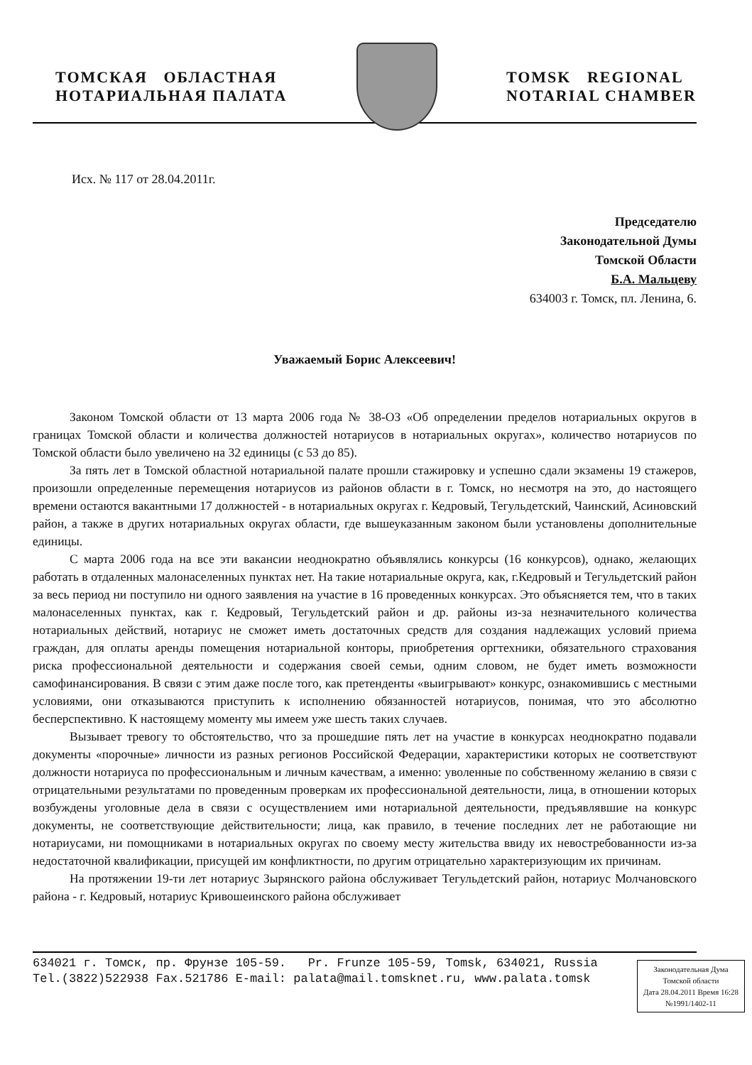ТОМСКАЯ ОБЛАСТНАЯ
НОТАРИАЛЬНАЯ ПАЛАТА
TOMSK REGIONAL
NOTARIAL CHAMBER
Исх. № 117 от 28.04.2011г.
Председателю
Законодательной Думы
Томской Области
Б.А. Мальцеву
634003 г. Томск, пл. Ленина, 6.
Уважаемый Борис Алексеевич!
Законом Томской области от 13 марта 2006 года № 38-ОЗ «Об определении пределов нотариальных округов в границах Томской области и количества должностей нотариусов в нотариальных округах», количество нотариусов по Томской области было увеличено на 32 единицы (с 53 до 85).
За пять лет в Томской областной нотариальной палате прошли стажировку и успешно сдали экзамены 19 стажеров, произошли определенные перемещения нотариусов из районов области в г. Томск, но несмотря на это, до настоящего времени остаются вакантными 17 должностей - в нотариальных округах г. Кедровый, Тегульдетский, Чаинский, Асиновский район, а также в других нотариальных округах области, где вышеуказанным законом были установлены дополнительные единицы.
С марта 2006 года на все эти вакансии неоднократно объявлялись конкурсы (16 конкурсов), однако, желающих работать в отдаленных малонаселенных пунктах нет. На такие нотариальные округа, как, г.Кедровый и Тегульдетский район за весь период ни поступило ни одного заявления на участие в 16 проведенных конкурсах. Это объясняется тем, что в таких малонаселенных пунктах, как г. Кедровый, Тегульдетский район и др. районы из-за незначительного количества нотариальных действий, нотариус не сможет иметь достаточных средств для создания надлежащих условий приема граждан, для оплаты аренды помещения нотариальной конторы, приобретения оргтехники, обязательного страхования риска профессиональной деятельности и содержания своей семьи, одним словом, не будет иметь возможности самофинансирования. В связи с этим даже после того, как претенденты «выигрывают» конкурс, ознакомившись с местными условиями, они отказываются приступить к исполнению обязанностей нотариусов, понимая, что это абсолютно бесперспективно. К настоящему моменту мы имеем уже шесть таких случаев.
Вызывает тревогу то обстоятельство, что за прошедшие пять лет на участие в конкурсах неоднократно подавали документы «порочные» личности из разных регионов Российской Федерации, характеристики которых не соответствуют должности нотариуса по профессиональным и личным качествам, а именно: уволенные по собственному желанию в связи с отрицательными результатами по проведенным проверкам их профессиональной деятельности, лица, в отношении которых возбуждены уголовные дела в связи с осуществлением ими нотариальной деятельности, предъявлявшие на конкурс документы, не соответствующие действительности; лица, как правило, в течение последних лет не работающие ни нотариусами, ни помощниками в нотариальных округах по своему месту жительства ввиду их невостребованности из-за недостаточной квалификации, присущей им конфликтности, по другим отрицательно характеризующим их причинам.
На протяжении 19-ти лет нотариус Зырянского района обслуживает Тегульдетский район, нотариус Молчановского района - г. Кедровый, нотариус Кривошеинского района обслуживает
634021 г. Томск, пр. Фрунзе 105-59. Pr. Frunze 105-59, Tomsk, 634021, Russia
Tel.(3822)522938 Fax.521786 E-mail: palata@mail.tomsknet.ru, www.palata.tomsk
Законодательная Дума
Томской области
Дата 28.04.2011 Время 16:28
№1991/1402-11